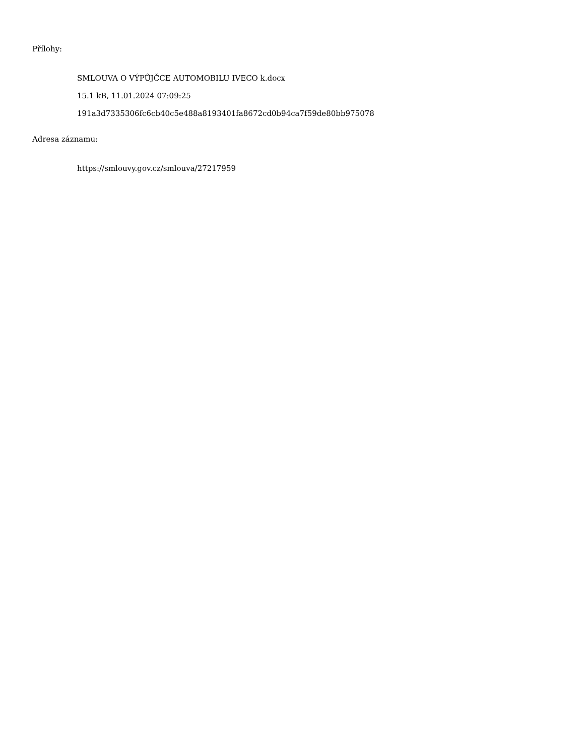Přílohy:
SMLOUVA O VÝPŮJČCE AUTOMOBILU IVECO k.docx
15.1 kB, 11.01.2024 07:09:25
191a3d7335306fc6cb40c5e488a8193401fa8672cd0b94ca7f59de80bb975078
Adresa záznamu:
https://smlouvy.gov.cz/smlouva/27217959